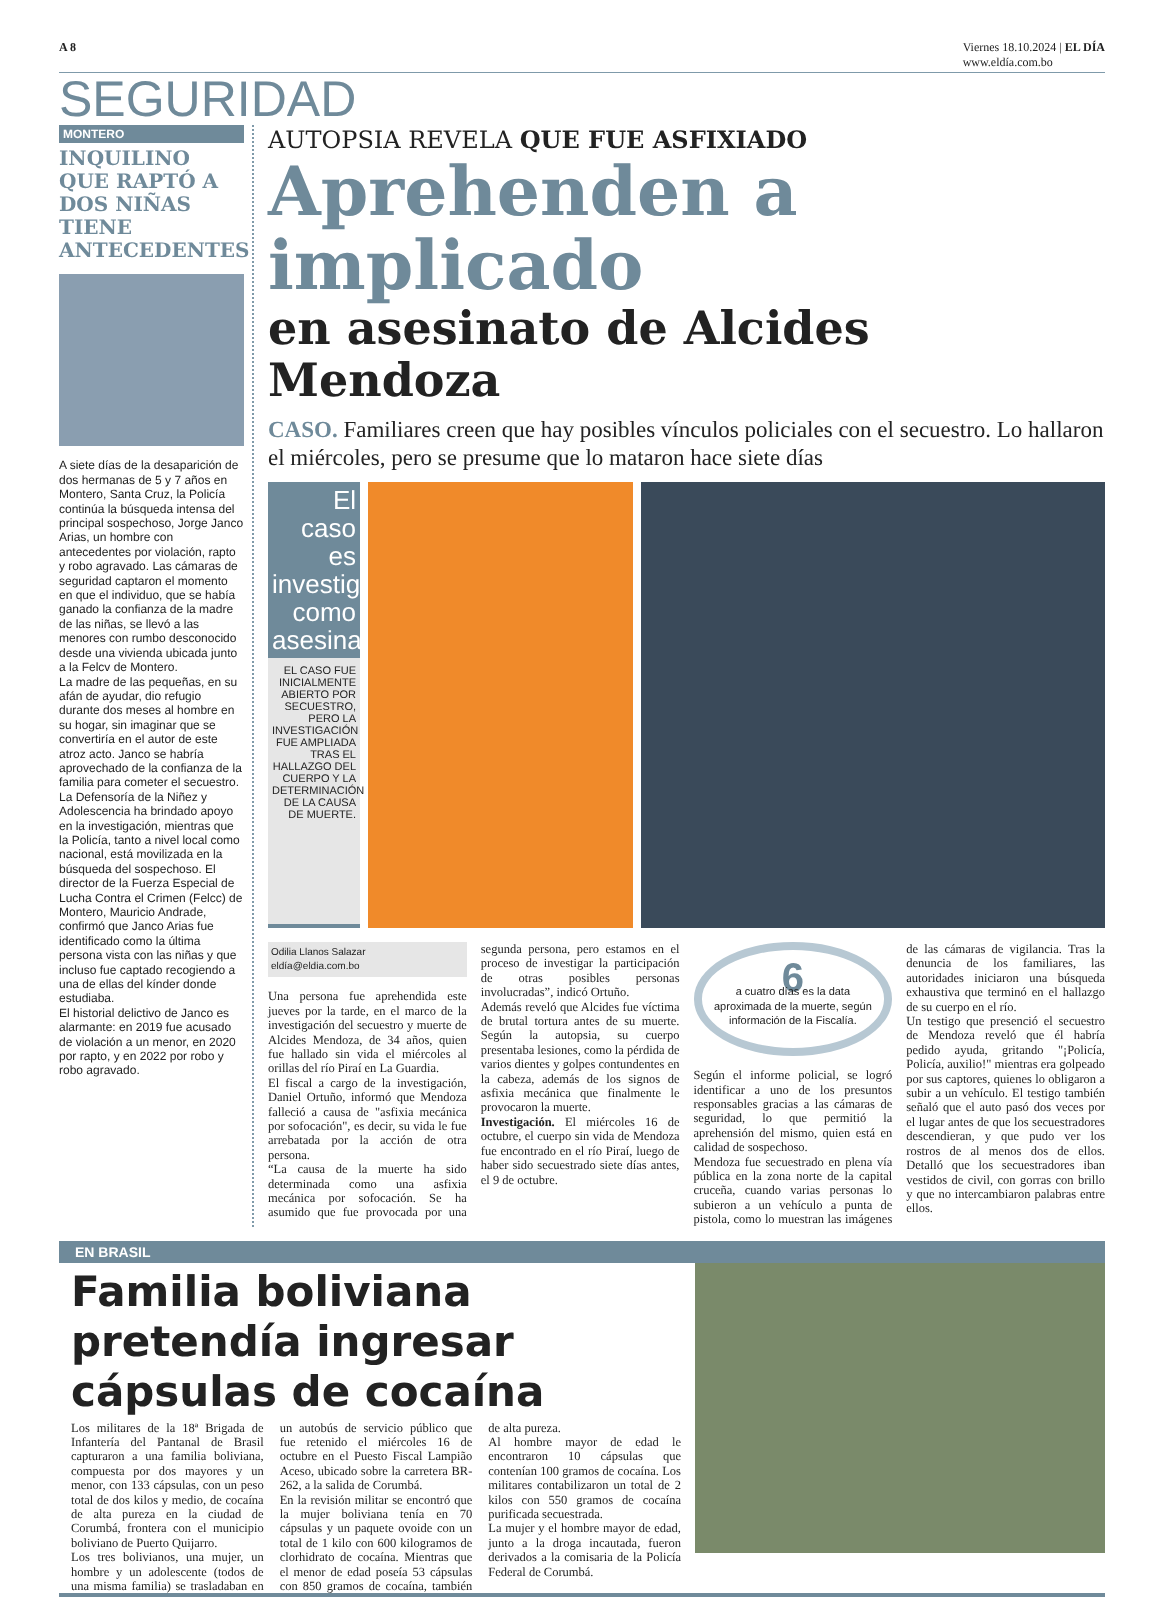A 8 Viernes 18.10.2024 | EL DÍA
www.eldía.com.bo
SEGURIDAD
MONTERO
INQUILINO QUE RAPTÓ A DOS NIÑAS TIENE ANTECEDENTES
A siete días de la desaparición de dos hermanas de 5 y 7 años en Montero, Santa Cruz, la Policía continúa la búsqueda intensa del principal sospechoso, Jorge Janco Arias, un hombre con antecedentes por violación, rapto y robo agravado. Las cámaras de seguridad captaron el momento en que el individuo, que se había ganado la confianza de la madre de las niñas, se llevó a las menores con rumbo desconocido desde una vivienda ubicada junto a la Felcv de Montero.
La madre de las pequeñas, en su afán de ayudar, dio refugio durante dos meses al hombre en su hogar, sin imaginar que se convertiría en el autor de este atroz acto. Janco se habría aprovechado de la confianza de la familia para cometer el secuestro. La Defensoría de la Niñez y Adolescencia ha brindado apoyo en la investigación, mientras que la Policía, tanto a nivel local como nacional, está movilizada en la búsqueda del sospechoso. El director de la Fuerza Especial de Lucha Contra el Crimen (Felcc) de Montero, Mauricio Andrade, confirmó que Janco Arias fue identificado como la última persona vista con las niñas y que incluso fue captado recogiendo a una de ellas del kínder donde estudiaba.
El historial delictivo de Janco es alarmante: en 2019 fue acusado de violación a un menor, en 2020 por rapto, y en 2022 por robo y robo agravado.
AUTOPSIA REVELA QUE FUE ASFIXIADO
Aprehenden a implicado
en asesinato de Alcides Mendoza
CASO. Familiares creen que hay posibles vínculos policiales con el secuestro. Lo hallaron el miércoles, pero se presume que lo mataron hace siete días
El caso es investigado como asesinato
EL CASO FUE INICIALMENTE ABIERTO POR SECUESTRO, PERO LA INVESTIGACIÓN FUE AMPLIADA TRAS EL HALLAZGO DEL CUERPO Y LA DETERMINACIÓN DE LA CAUSA DE MUERTE.
Odilia Llanos Salazar
eldía@eldia.com.bo
Una persona fue aprehendida este jueves por la tarde, en el marco de la investigación del secuestro y muerte de Alcides Mendoza, de 34 años, quien fue hallado sin vida el miércoles al orillas del río Piraí en La Guardia.
El fiscal a cargo de la investigación, Daniel Ortuño, informó que Mendoza falleció a causa de "asfixia mecánica por sofocación", es decir, su vida le fue arrebatada por la acción de otra persona.
“La causa de la muerte ha sido determinada como una asfixia mecánica por sofocación. Se ha asumido que fue provocada por una segunda persona, pero estamos en el proceso de investigar la participación de otras posibles personas involucradas”, indicó Ortuño.
Además reveló que Alcides fue víctima de brutal tortura antes de su muerte. Según la autopsia, su cuerpo presentaba lesiones, como la pérdida de varios dientes y golpes contundentes en la cabeza, además de los signos de asfixia mecánica que finalmente le provocaron la muerte.
Investigación. El miércoles 16 de octubre, el cuerpo sin vida de Mendoza fue encontrado en el río Piraí, luego de haber sido secuestrado siete días antes, el 9 de octubre.
6
a cuatro días es la data aproximada de la muerte, según información de la Fiscalía.
Según el informe policial, se logró identificar a uno de los presuntos responsables gracias a las cámaras de seguridad, lo que permitió la aprehensión del mismo, quien está en calidad de sospechoso.
Mendoza fue secuestrado en plena vía pública en la zona norte de la capital cruceña, cuando varias personas lo subieron a un vehículo a punta de pistola, como lo muestran las imágenes de las cámaras de vigilancia. Tras la denuncia de los familiares, las autoridades iniciaron una búsqueda exhaustiva que terminó en el hallazgo de su cuerpo en el río.
Un testigo que presenció el secuestro de Mendoza reveló que él habría pedido ayuda, gritando "¡Policía, Policía, auxilio!" mientras era golpeado por sus captores, quienes lo obligaron a subir a un vehículo. El testigo también señaló que el auto pasó dos veces por el lugar antes de que los secuestradores descendieran, y que pudo ver los rostros de al menos dos de ellos. Detalló que los secuestradores iban vestidos de civil, con gorras con brillo y que no intercambiaron palabras entre ellos.
EN BRASIL
Familia boliviana pretendía ingresar cápsulas de cocaína
Los militares de la 18ª Brigada de Infantería del Pantanal de Brasil capturaron a una familia boliviana, compuesta por dos mayores y un menor, con 133 cápsulas, con un peso total de dos kilos y medio, de cocaína de alta pureza en la ciudad de Corumbá, frontera con el municipio boliviano de Puerto Quijarro.
Los tres bolivianos, una mujer, un hombre y un adolescente (todos de una misma familia) se trasladaban en un autobús de servicio público que fue retenido el miércoles 16 de octubre en el Puesto Fiscal Lampião Aceso, ubicado sobre la carretera BR-262, a la salida de Corumbá.
En la revisión militar se encontró que la mujer boliviana tenía en 70 cápsulas y un paquete ovoide con un total de 1 kilo con 600 kilogramos de clorhidrato de cocaína. Mientras que el menor de edad poseía 53 cápsulas con 850 gramos de cocaína, también de alta pureza.
Al hombre mayor de edad le encontraron 10 cápsulas que contenían 100 gramos de cocaína. Los militares contabilizaron un total de 2 kilos con 550 gramos de cocaína purificada secuestrada.
La mujer y el hombre mayor de edad, junto a la droga incautada, fueron derivados a la comisaria de la Policía Federal de Corumbá.